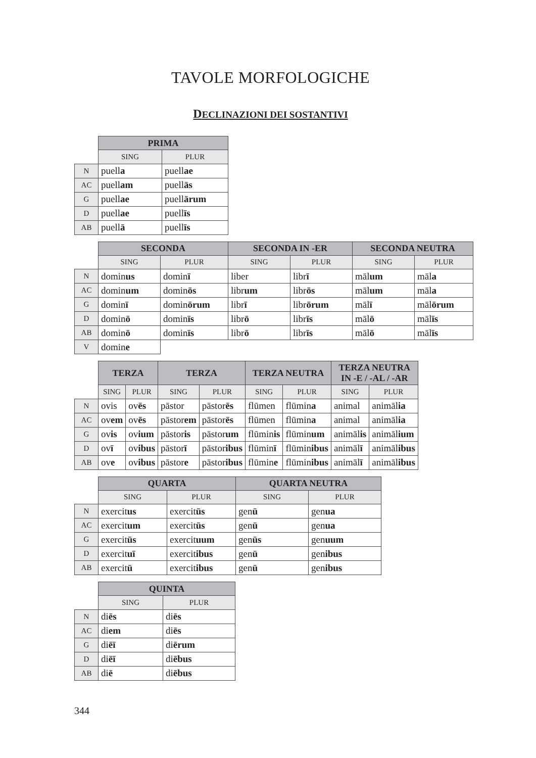TAVOLE MORFOLOGICHE
DECLINAZIONI DEI SOSTANTIVI
| | PRIMA | |
| --- | --- | --- |
| | SING | PLUR |
| N | puell a | puell ae |
| AC | puell am | puell ās |
| G | puell ae | puell ārum |
| D | puell ae | puell īs |
| AB | puell ā | puell īs |
| | SECONDA | | SECONDA IN -ER | | SECONDA NEUTRA | |
| --- | --- | --- | --- | --- | --- | --- |
| | SING | PLUR | SING | PLUR | SING | PLUR |
| N | domin us | domin ī | liber | libr ī | māl um | māl a |
| AC | domin um | domin ōs | libr um | libr ōs | māl um | māl a |
| G | domin ī | domin ōrum | libr ī | libr ōrum | māl ī | māl ōrum |
| D | domin ō | domin īs | libr ō | libr īs | māl ō | māl īs |
| AB | domin ō | domin īs | libr ō | libr īs | māl ō | māl īs |
| V | domin e | | | | | |
| | TERZA | | TERZA | | TERZA NEUTRA | | TERZA NEUTRA IN -E / -AL / -AR | |
| --- | --- | --- | --- | --- | --- | --- | --- | --- |
| | SING | PLUR | SING | PLUR | SING | PLUR | SING | PLUR |
| N | ovis | ov ēs | pāstor | pāstor ēs | flūmen | flūmin a | animal | animāl ia |
| AC | ov em | ov ēs | pāstor em | pāstor ēs | flūmen | flūmin a | animal | animāl ia |
| G | ov is | ov ium | pāstor is | pāstor um | flūmin is | flūmin um | animāl is | animāl ium |
| D | ov ī | ov ibus | pāstor ī | pāstor ibus | flūmin ī | flūmin ibus | animāl ī | animāl ibus |
| AB | ov e | ov ibus | pāstor e | pāstor ibus | flūmin e | flūmin ibus | animāl ī | animāl ibus |
| | QUARTA | | QUARTA NEUTRA | |
| --- | --- | --- | --- | --- |
| | SING | PLUR | SING | PLUR |
| N | exercit us | exercit ūs | gen ū | gen ua |
| AC | exercit um | exercit ūs | gen ū | gen ua |
| G | exercit ūs | exercit uum | gen ūs | gen uum |
| D | exercit uī | exercit ibus | gen ū | gen ibus |
| AB | exercit ū | exercit ibus | gen ū | gen ibus |
| | QUINTA | |
| --- | --- | --- |
| | SING | PLUR |
| N | di ēs | di ēs |
| AC | di em | di ēs |
| G | di ēī | di ērum |
| D | di ēī | di ēbus |
| AB | di ē | di ēbus |
344